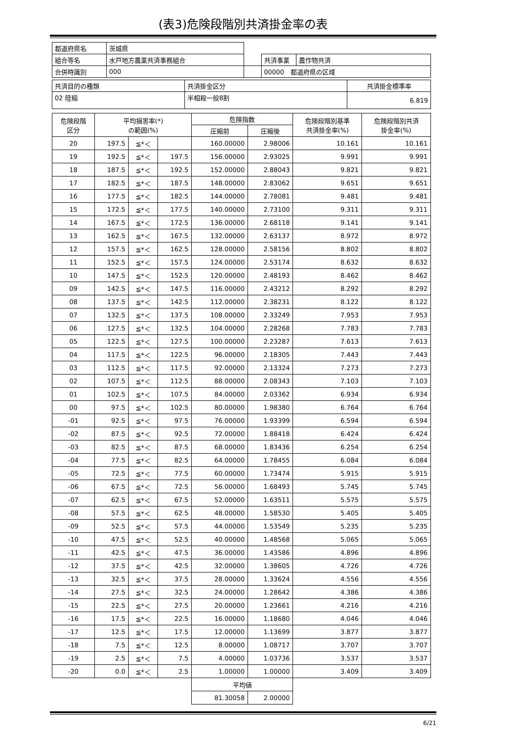(表3)危険段階別共済掛金率の表
| 都道府県名 | 茨城県 | | | |
| 組合等名 | 水戸地方農業共済事務組合 | | 共済事業 | 農作物共済 |
| 合併時識別 | 000 | | 00000 都道府県の区域 | |
| 共済目的の種類 | 共済掛金区分 | 共済掛金標準率 |
| 02 陸稲 | 半相殺一般8割 | 6.819 |
| 危険段階 区分 | 平均損害率(*) の範囲(%) | | | 危険指数 | | 危険段階別基準 共済掛金率(%) | 危険段階別共済 掛金率(%) |
| --- | --- | --- | --- | --- | --- | --- | --- |
| | | | | 圧縮前 | 圧縮後 | | |
| 20 | 197.5 | ≦*＜ | | 160.00000 | 2.98006 | 10.161 | 10.161 |
| 19 | 192.5 | ≦*＜ | 197.5 | 156.00000 | 2.93025 | 9.991 | 9.991 |
| 18 | 187.5 | ≦*＜ | 192.5 | 152.00000 | 2.88043 | 9.821 | 9.821 |
| 17 | 182.5 | ≦*＜ | 187.5 | 148.00000 | 2.83062 | 9.651 | 9.651 |
| 16 | 177.5 | ≦*＜ | 182.5 | 144.00000 | 2.78081 | 9.481 | 9.481 |
| 15 | 172.5 | ≦*＜ | 177.5 | 140.00000 | 2.73100 | 9.311 | 9.311 |
| 14 | 167.5 | ≦*＜ | 172.5 | 136.00000 | 2.68118 | 9.141 | 9.141 |
| 13 | 162.5 | ≦*＜ | 167.5 | 132.00000 | 2.63137 | 8.972 | 8.972 |
| 12 | 157.5 | ≦*＜ | 162.5 | 128.00000 | 2.58156 | 8.802 | 8.802 |
| 11 | 152.5 | ≦*＜ | 157.5 | 124.00000 | 2.53174 | 8.632 | 8.632 |
| 10 | 147.5 | ≦*＜ | 152.5 | 120.00000 | 2.48193 | 8.462 | 8.462 |
| 09 | 142.5 | ≦*＜ | 147.5 | 116.00000 | 2.43212 | 8.292 | 8.292 |
| 08 | 137.5 | ≦*＜ | 142.5 | 112.00000 | 2.38231 | 8.122 | 8.122 |
| 07 | 132.5 | ≦*＜ | 137.5 | 108.00000 | 2.33249 | 7.953 | 7.953 |
| 06 | 127.5 | ≦*＜ | 132.5 | 104.00000 | 2.28268 | 7.783 | 7.783 |
| 05 | 122.5 | ≦*＜ | 127.5 | 100.00000 | 2.23287 | 7.613 | 7.613 |
| 04 | 117.5 | ≦*＜ | 122.5 | 96.00000 | 2.18305 | 7.443 | 7.443 |
| 03 | 112.5 | ≦*＜ | 117.5 | 92.00000 | 2.13324 | 7.273 | 7.273 |
| 02 | 107.5 | ≦*＜ | 112.5 | 88.00000 | 2.08343 | 7.103 | 7.103 |
| 01 | 102.5 | ≦*＜ | 107.5 | 84.00000 | 2.03362 | 6.934 | 6.934 |
| 00 | 97.5 | ≦*＜ | 102.5 | 80.00000 | 1.98380 | 6.764 | 6.764 |
| -01 | 92.5 | ≦*＜ | 97.5 | 76.00000 | 1.93399 | 6.594 | 6.594 |
| -02 | 87.5 | ≦*＜ | 92.5 | 72.00000 | 1.88418 | 6.424 | 6.424 |
| -03 | 82.5 | ≦*＜ | 87.5 | 68.00000 | 1.83436 | 6.254 | 6.254 |
| -04 | 77.5 | ≦*＜ | 82.5 | 64.00000 | 1.78455 | 6.084 | 6.084 |
| -05 | 72.5 | ≦*＜ | 77.5 | 60.00000 | 1.73474 | 5.915 | 5.915 |
| -06 | 67.5 | ≦*＜ | 72.5 | 56.00000 | 1.68493 | 5.745 | 5.745 |
| -07 | 62.5 | ≦*＜ | 67.5 | 52.00000 | 1.63511 | 5.575 | 5.575 |
| -08 | 57.5 | ≦*＜ | 62.5 | 48.00000 | 1.58530 | 5.405 | 5.405 |
| -09 | 52.5 | ≦*＜ | 57.5 | 44.00000 | 1.53549 | 5.235 | 5.235 |
| -10 | 47.5 | ≦*＜ | 52.5 | 40.00000 | 1.48568 | 5.065 | 5.065 |
| -11 | 42.5 | ≦*＜ | 47.5 | 36.00000 | 1.43586 | 4.896 | 4.896 |
| -12 | 37.5 | ≦*＜ | 42.5 | 32.00000 | 1.38605 | 4.726 | 4.726 |
| -13 | 32.5 | ≦*＜ | 37.5 | 28.00000 | 1.33624 | 4.556 | 4.556 |
| -14 | 27.5 | ≦*＜ | 32.5 | 24.00000 | 1.28642 | 4.386 | 4.386 |
| -15 | 22.5 | ≦*＜ | 27.5 | 20.00000 | 1.23661 | 4.216 | 4.216 |
| -16 | 17.5 | ≦*＜ | 22.5 | 16.00000 | 1.18680 | 4.046 | 4.046 |
| -17 | 12.5 | ≦*＜ | 17.5 | 12.00000 | 1.13699 | 3.877 | 3.877 |
| -18 | 7.5 | ≦*＜ | 12.5 | 8.00000 | 1.08717 | 3.707 | 3.707 |
| -19 | 2.5 | ≦*＜ | 7.5 | 4.00000 | 1.03736 | 3.537 | 3.537 |
| -20 | 0.0 | ≦*＜ | 2.5 | 1.00000 | 1.00000 | 3.409 | 3.409 |
| | | | | 平均値 | | | |
| | | | | 81.30058 | 2.00000 | | |
6/21